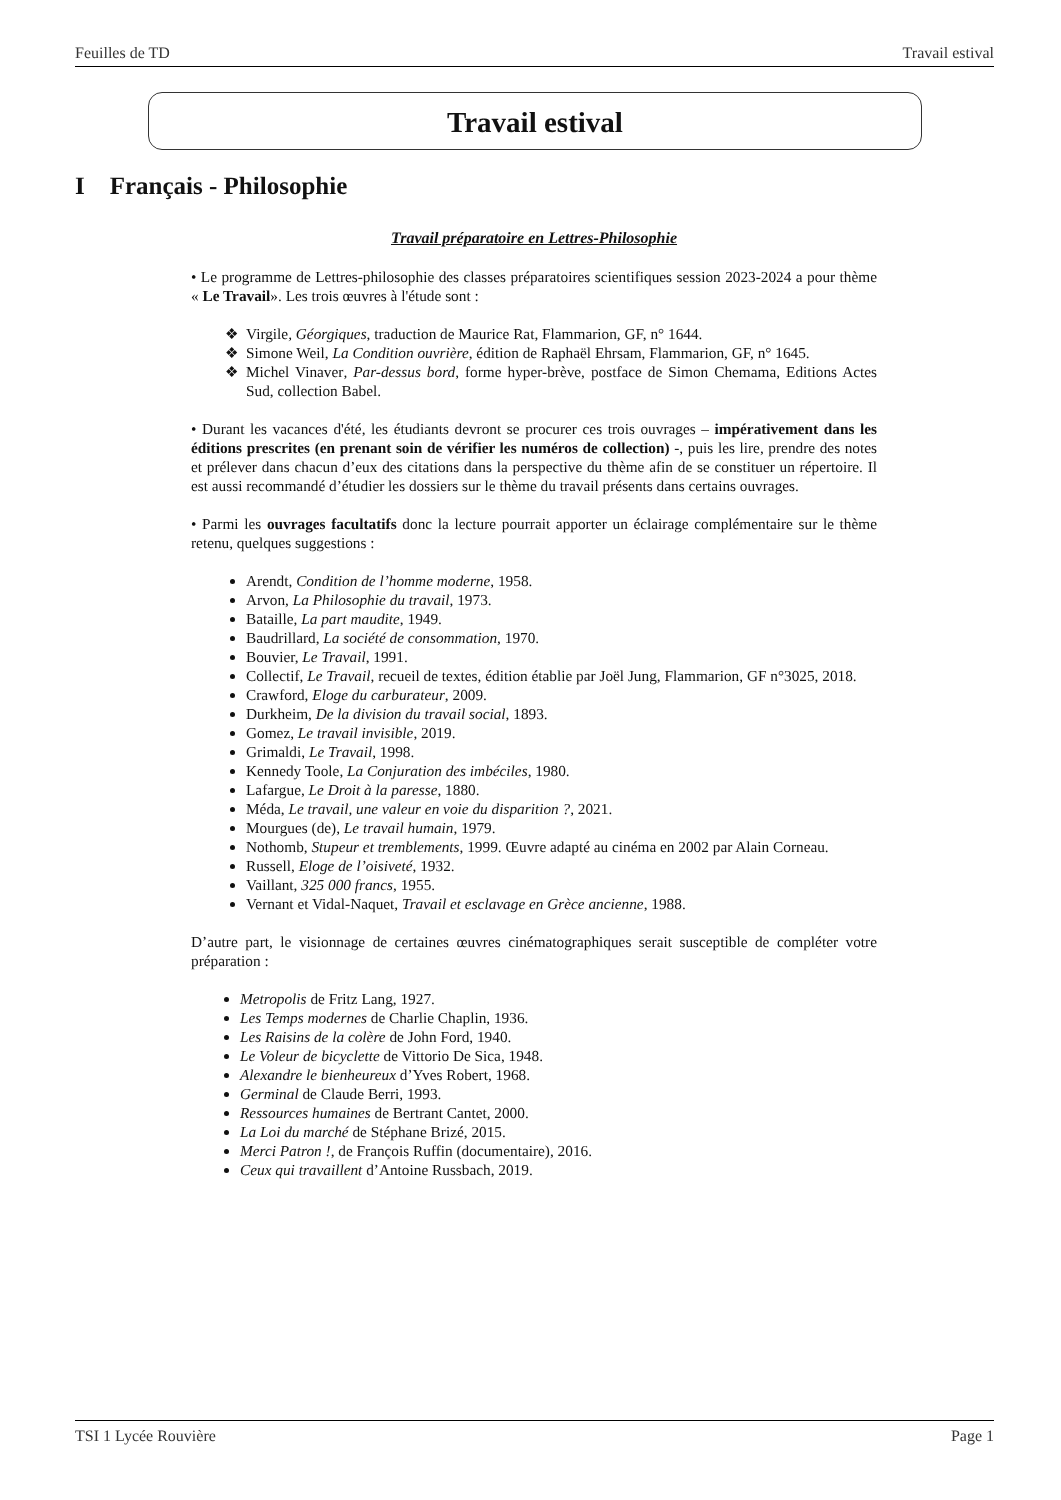Feuilles de TD Travail estival
Travail estival
I Français - Philosophie
Travail préparatoire en Lettres-Philosophie
• Le programme de Lettres-philosophie des classes préparatoires scientifiques session 2023-2024 a pour thème « Le Travail». Les trois œuvres à l'étude sont :
Virgile, Géorgiques, traduction de Maurice Rat, Flammarion, GF, n° 1644.
Simone Weil, La Condition ouvrière, édition de Raphaël Ehrsam, Flammarion, GF, n° 1645.
Michel Vinaver, Par-dessus bord, forme hyper-brève, postface de Simon Chemama, Editions Actes Sud, collection Babel.
• Durant les vacances d'été, les étudiants devront se procurer ces trois ouvrages – impérativement dans les éditions prescrites (en prenant soin de vérifier les numéros de collection) -, puis les lire, prendre des notes et prélever dans chacun d’eux des citations dans la perspective du thème afin de se constituer un répertoire. Il est aussi recommandé d’étudier les dossiers sur le thème du travail présents dans certains ouvrages.
• Parmi les ouvrages facultatifs donc la lecture pourrait apporter un éclairage complémentaire sur le thème retenu, quelques suggestions :
Arendt, Condition de l’homme moderne, 1958.
Arvon, La Philosophie du travail, 1973.
Bataille, La part maudite, 1949.
Baudrillard, La société de consommation, 1970.
Bouvier, Le Travail, 1991.
Collectif, Le Travail, recueil de textes, édition établie par Joël Jung, Flammarion, GF n°3025, 2018.
Crawford, Eloge du carburateur, 2009.
Durkheim, De la division du travail social, 1893.
Gomez, Le travail invisible, 2019.
Grimaldi, Le Travail, 1998.
Kennedy Toole, La Conjuration des imbéciles, 1980.
Lafargue, Le Droit à la paresse, 1880.
Méda, Le travail, une valeur en voie du disparition ?, 2021.
Mourgues (de), Le travail humain, 1979.
Nothomb, Stupeur et tremblements, 1999. Œuvre adapté au cinéma en 2002 par Alain Corneau.
Russell, Eloge de l’oisiveté, 1932.
Vaillant, 325 000 francs, 1955.
Vernant et Vidal-Naquet, Travail et esclavage en Grèce ancienne, 1988.
D’autre part, le visionnage de certaines œuvres cinématographiques serait susceptible de compléter votre préparation :
Metropolis de Fritz Lang, 1927.
Les Temps modernes de Charlie Chaplin, 1936.
Les Raisins de la colère de John Ford, 1940.
Le Voleur de bicyclette de Vittorio De Sica, 1948.
Alexandre le bienheureux d’Yves Robert, 1968.
Germinal de Claude Berri, 1993.
Ressources humaines de Bertrant Cantet, 2000.
La Loi du marché de Stéphane Brizé, 2015.
Merci Patron !, de François Ruffin (documentaire), 2016.
Ceux qui travaillent d’Antoine Russbach, 2019.
TSI 1 Lycée Rouvière Page 1